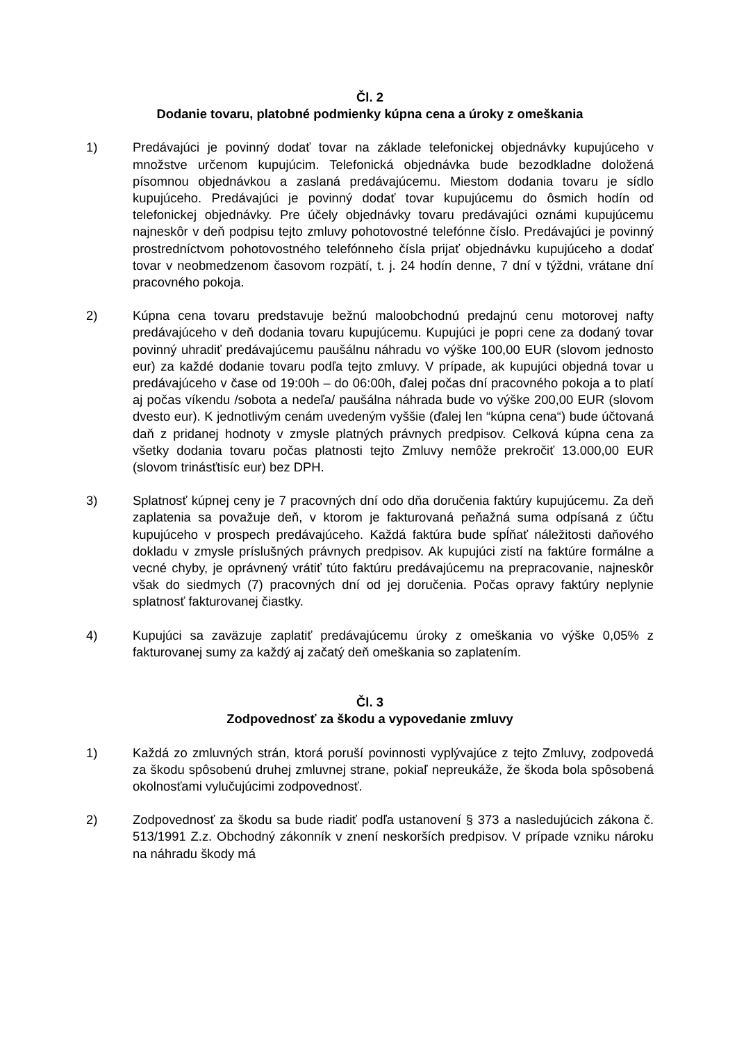Čl. 2
Dodanie tovaru, platobné podmienky kúpna cena a úroky z omeškania
1) Predávajúci je povinný dodať tovar na základe telefonickej objednávky kupujúceho v množstve určenom kupujúcim. Telefonická objednávka bude bezodkladne doložená písomnou objednávkou a zaslaná predávajúcemu. Miestom dodania tovaru je sídlo kupujúceho. Predávajúci je povinný dodať tovar kupujúcemu do ôsmich hodín od telefonickej objednávky. Pre účely objednávky tovaru predávajúci oznámi kupujúcemu najneskôr v deň podpisu tejto zmluvy pohotovostné telefónne číslo. Predávajúci je povinný prostredníctvom pohotovostného telefónneho čísla prijať objednávku kupujúceho a dodať tovar v neobmedzenom časovom rozpätí, t. j. 24 hodín denne, 7 dní v týždni, vrátane dní pracovného pokoja.
2) Kúpna cena tovaru predstavuje bežnú maloobchodnú predajnú cenu motorovej nafty predávajúceho v deň dodania tovaru kupujúcemu. Kupujúci je popri cene za dodaný tovar povinný uhradiť predávajúcemu paušálnu náhradu vo výške 100,00 EUR (slovom jednosto eur) za každé dodanie tovaru podľa tejto zmluvy. V prípade, ak kupujúci objedná tovar u predávajúceho v čase od 19:00h – do 06:00h, ďalej počas dní pracovného pokoja a to platí aj počas víkendu /sobota a nedeľa/ paušálna náhrada bude vo výške 200,00 EUR (slovom dvesto eur). K jednotlivým cenám uvedeným vyššie (ďalej len “kúpna cena“) bude účtovaná daň z pridanej hodnoty v zmysle platných právnych predpisov. Celková kúpna cena za všetky dodania tovaru počas platnosti tejto Zmluvy nemôže prekročiť 13.000,00 EUR (slovom trinásťtisíc eur) bez DPH.
3) Splatnosť kúpnej ceny je 7 pracovných dní odo dňa doručenia faktúry kupujúcemu. Za deň zaplatenia sa považuje deň, v ktorom je fakturovaná peňažná suma odpísaná z účtu kupujúceho v prospech predávajúceho. Každá faktúra bude spĺňať náležitosti daňového dokladu v zmysle príslušných právnych predpisov. Ak kupujúci zistí na faktúre formálne a vecné chyby, je oprávnený vrátiť túto faktúru predávajúcemu na prepracovanie, najneskôr však do siedmych (7) pracovných dní od jej doručenia. Počas opravy faktúry neplynie splatnosť fakturovanej čiastky.
4) Kupujúci sa zaväzuje zaplatiť predávajúcemu úroky z omeškania vo výške 0,05% z fakturovanej sumy za každý aj začatý deň omeškania so zaplatením.
Čl. 3
Zodpovednosť za škodu a vypovedanie zmluvy
1) Každá zo zmluvných strán, ktorá poruší povinnosti vyplývajúce z tejto Zmluvy, zodpovedá za škodu spôsobenú druhej zmluvnej strane, pokiaľ nepreukáže, že škoda bola spôsobená okolnosťami vylučujúcimi zodpovednosť.
2) Zodpovednosť za škodu sa bude riadiť podľa ustanovení § 373 a nasledujúcich zákona č. 513/1991 Z.z. Obchodný zákonník v znení neskorších predpisov. V prípade vzniku nároku na náhradu škody má